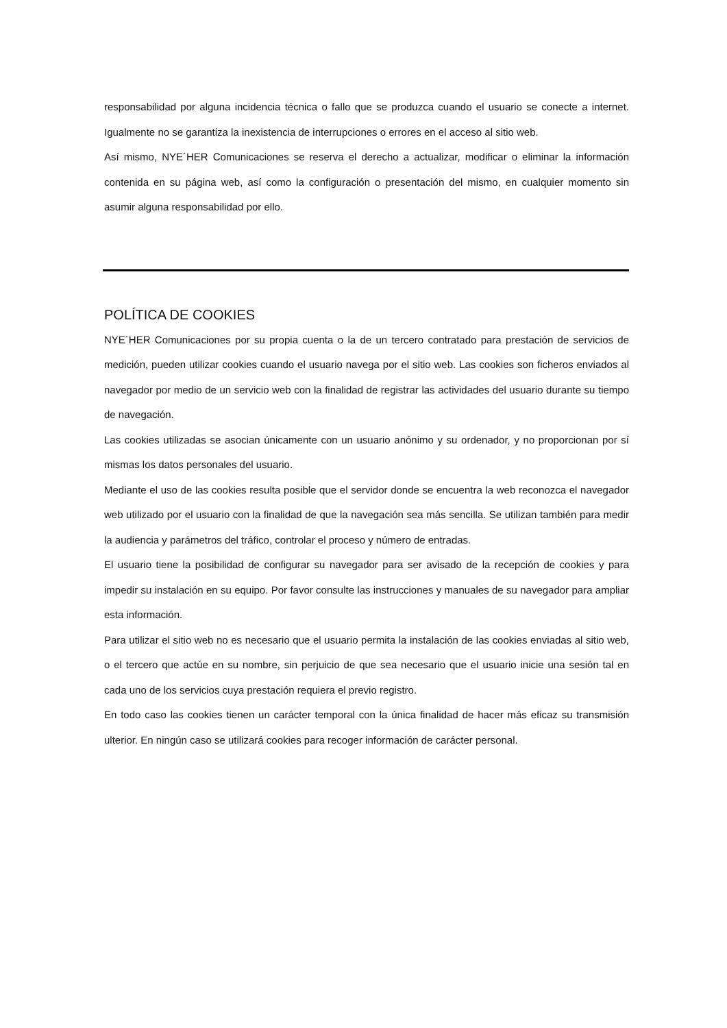responsabilidad por alguna incidencia técnica o fallo que se produzca cuando el usuario se conecte a internet. Igualmente no se garantiza la inexistencia de interrupciones o errores en el acceso al sitio web.
Así mismo, NYE´HER Comunicaciones se reserva el derecho a actualizar, modificar o eliminar la información contenida en su página web, así como la configuración o presentación del mismo, en cualquier momento sin asumir alguna responsabilidad por ello.
POLÍTICA DE COOKIES
NYE´HER Comunicaciones por su propia cuenta o la de un tercero contratado para prestación de servicios de medición, pueden utilizar cookies cuando el usuario navega por el sitio web. Las cookies son ficheros enviados al navegador por medio de un servicio web con la finalidad de registrar las actividades del usuario durante su tiempo de navegación.
Las cookies utilizadas se asocian únicamente con un usuario anónimo y su ordenador, y no proporcionan por sí mismas los datos personales del usuario.
Mediante el uso de las cookies resulta posible que el servidor donde se encuentra la web reconozca el navegador web utilizado por el usuario con la finalidad de que la navegación sea más sencilla. Se utilizan también para medir la audiencia y parámetros del tráfico, controlar el proceso y número de entradas.
El usuario tiene la posibilidad de configurar su navegador para ser avisado de la recepción de cookies y para impedir su instalación en su equipo. Por favor consulte las instrucciones y manuales de su navegador para ampliar esta información.
Para utilizar el sitio web no es necesario que el usuario permita la instalación de las cookies enviadas al sitio web, o el tercero que actúe en su nombre, sin perjuicio de que sea necesario que el usuario inicie una sesión tal en cada uno de los servicios cuya prestación requiera el previo registro.
En todo caso las cookies tienen un carácter temporal con la única finalidad de hacer más eficaz su transmisión ulterior. En ningún caso se utilizará cookies para recoger información de carácter personal.